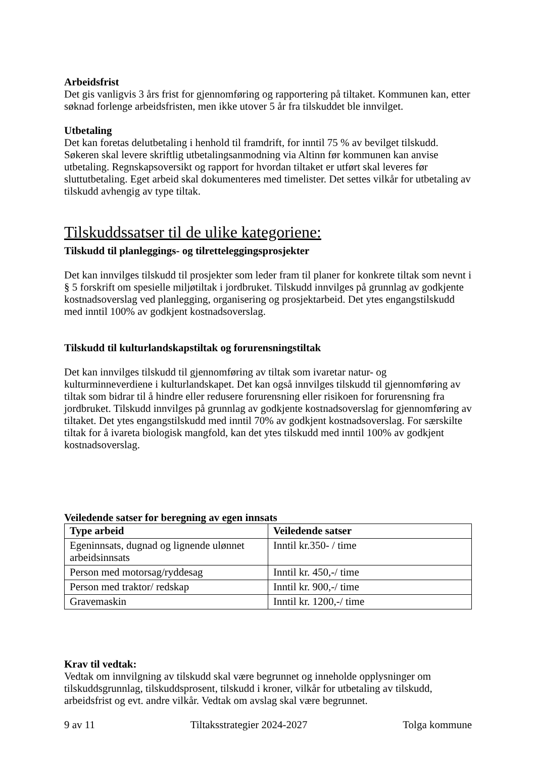Arbeidsfrist
Det gis vanligvis 3 års frist for gjennomføring og rapportering på tiltaket. Kommunen kan, etter søknad forlenge arbeidsfristen, men ikke utover 5 år fra tilskuddet ble innvilget.
Utbetaling
Det kan foretas delutbetaling i henhold til framdrift, for inntil 75 % av bevilget tilskudd. Søkeren skal levere skriftlig utbetalingsanmodning via Altinn før kommunen kan anvise utbetaling. Regnskapsoversikt og rapport for hvordan tiltaket er utført skal leveres før sluttutbetaling. Eget arbeid skal dokumenteres med timelister. Det settes vilkår for utbetaling av tilskudd avhengig av type tiltak.
Tilskuddssatser til de ulike kategoriene:
Tilskudd til planleggings- og tilretteleggingsprosjekter
Det kan innvilges tilskudd til prosjekter som leder fram til planer for konkrete tiltak som nevnt i § 5 forskrift om spesielle miljøtiltak i jordbruket. Tilskudd innvilges på grunnlag av godkjente kostnadsoverslag ved planlegging, organisering og prosjektarbeid. Det ytes engangstilskudd med inntil 100% av godkjent kostnadsoverslag.
Tilskudd til kulturlandskapstiltak og forurensningstiltak
Det kan innvilges tilskudd til gjennomføring av tiltak som ivaretar natur- og kulturminneverdiene i kulturlandskapet. Det kan også innvilges tilskudd til gjennomføring av tiltak som bidrar til å hindre eller redusere forurensning eller risikoen for forurensning fra jordbruket. Tilskudd innvilges på grunnlag av godkjente kostnadsoverslag for gjennomføring av tiltaket. Det ytes engangstilskudd med inntil 70% av godkjent kostnadsoverslag. For særskilte tiltak for å ivareta biologisk mangfold, kan det ytes tilskudd med inntil 100% av godkjent kostnadsoverslag.
Veiledende satser for beregning av egen innsats
| Type arbeid | Veiledende satser |
| --- | --- |
| Egeninnsats, dugnad og lignende ulønnet arbeidsinnsats | Inntil kr.350- / time |
| Person med motorsag/ryddesag | Inntil kr. 450,-/ time |
| Person med traktor/ redskap | Inntil kr. 900,-/ time |
| Gravemaskin | Inntil kr. 1200,-/ time |
Krav til vedtak:
Vedtak om innvilgning av tilskudd skal være begrunnet og inneholde opplysninger om tilskuddsgrunnlag, tilskuddsprosent, tilskudd i kroner, vilkår for utbetaling av tilskudd, arbeidsfrist og evt. andre vilkår. Vedtak om avslag skal være begrunnet.
9 av 11 Tiltaksstrategier 2024-2027 Tolga kommune